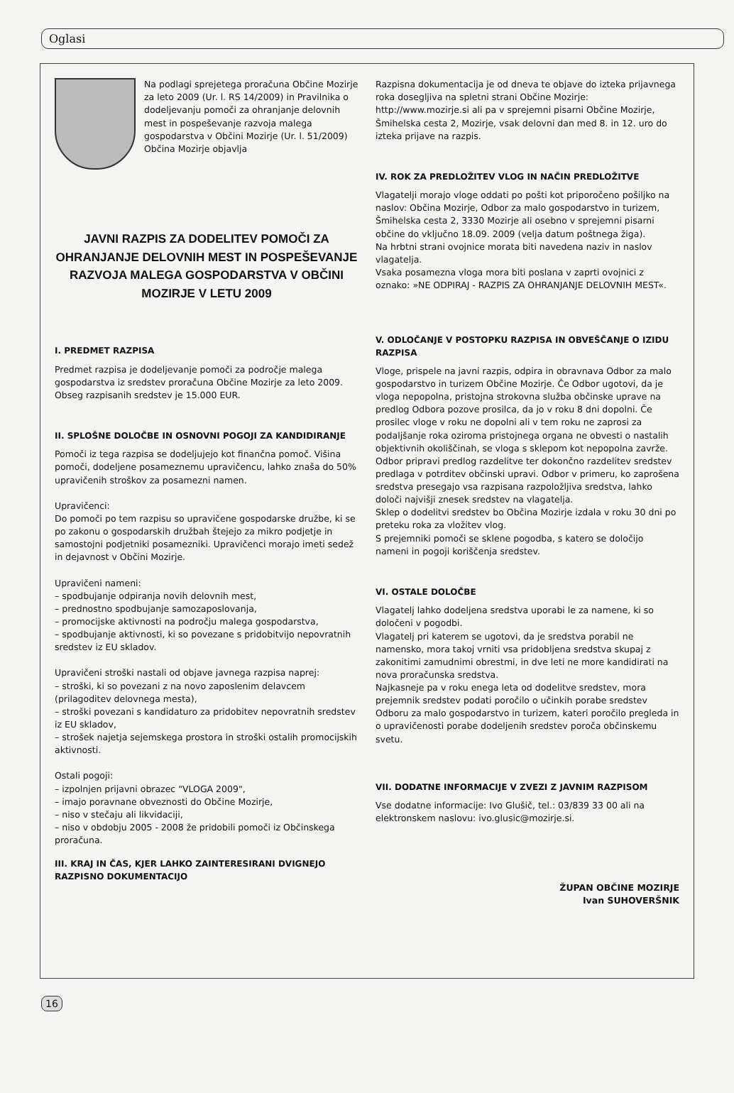Oglasi
Na podlagi sprejetega proračuna Občine Mozirje za leto 2009 (Ur. l. RS 14/2009) in Pravilnika o dodeljevanju pomoči za ohranjanje delovnih mest in pospeševanje razvoja malega gospodarstva v Občini Mozirje (Ur. l. 51/2009) Občina Mozirje objavlja
JAVNI RAZPIS ZA DODELITEV POMOČI ZA OHRANJANJE DELOVNIH MEST IN POSPEŠEVANJE RAZVOJA MALEGA GOSPODARSTVA V OBČINI MOZIRJE V LETU 2009
I. PREDMET RAZPISA
Predmet razpisa je dodeljevanje pomoči za področje malega gospodarstva iz sredstev proračuna Občine Mozirje za leto 2009.
Obseg razpisanih sredstev je 15.000 EUR.
II. SPLOŠNE DOLOČBE IN OSNOVNI POGOJI ZA KANDIDIRANJE
Pomoči iz tega razpisa se dodeljujejo kot finančna pomoč. Višina pomoči, dodeljene posameznemu upravičencu, lahko znaša do 50% upravičenih stroškov za posamezni namen.
Upravičenci:
Do pomoči po tem razpisu so upravičene gospodarske družbe, ki se po zakonu o gospodarskih družbah štejejo za mikro podjetje in samostojni podjetniki posamezniki. Upravičenci morajo imeti sedež in dejavnost v Občini Mozirje.
Upravičeni nameni:
– spodbujanje odpiranja novih delovnih mest,
– prednostno spodbujanje samozaposlovanja,
– promocijske aktivnosti na področju malega gospodarstva,
– spodbujanje aktivnosti, ki so povezane s pridobitvijo nepovratnih sredstev iz EU skladov.
Upravičeni stroški nastali od objave javnega razpisa naprej:
– stroški, ki so povezani z na novo zaposlenim delavcem (prilagoditev delovnega mesta),
– stroški povezani s kandidaturo za pridobitev nepovratnih sredstev iz EU skladov,
– strošek najetja sejemskega prostora in stroški ostalih promocijskih aktivnosti.
Ostali pogoji:
– izpolnjen prijavni obrazec "VLOGA 2009",
– imajo poravnane obveznosti do Občine Mozirje,
– niso v stečaju ali likvidaciji,
– niso v obdobju 2005 - 2008 že pridobili pomoči iz Občinskega proračuna.
III. KRAJ IN ČAS, KJER LAHKO ZAINTERESIRANI DVIGNEJO RAZPISNO DOKUMENTACIJO
Razpisna dokumentacija je od dneva te objave do izteka prijavnega roka dosegljiva na spletni strani Občine Mozirje: http://www.mozirje.si ali pa v sprejemni pisarni Občine Mozirje, Šmihelska cesta 2, Mozirje, vsak delovni dan med 8. in 12. uro do izteka prijave na razpis.
IV. ROK ZA PREDLOŽITEV VLOG IN NAČIN PREDLOŽITVE
Vlagatelji morajo vloge oddati po pošti kot priporočeno pošiljko na naslov: Občina Mozirje, Odbor za malo gospodarstvo in turizem, Šmihelska cesta 2, 3330 Mozirje ali osebno v sprejemni pisarni občine do vključno 18.09. 2009 (velja datum poštnega žiga).
Na hrbtni strani ovojnice morata biti navedena naziv in naslov vlagatelja.
Vsaka posamezna vloga mora biti poslana v zaprti ovojnici z oznako: »NE ODPIRAJ - RAZPIS ZA OHRANJANJE DELOVNIH MEST«.
V. ODLOČANJE V POSTOPKU RAZPISA IN OBVEŠČANJE O IZIDU RAZPISA
Vloge, prispele na javni razpis, odpira in obravnava Odbor za malo gospodarstvo in turizem Občine Mozirje. Če Odbor ugotovi, da je vloga nepopolna, pristojna strokovna služba občinske uprave na predlog Odbora pozove prosilca, da jo v roku 8 dni dopolni. Če prosilec vloge v roku ne dopolni ali v tem roku ne zaprosi za podaljšanje roka oziroma pristojnega organa ne obvesti o nastalih objektivnih okoliščinah, se vloga s sklepom kot nepopolna zavrže. Odbor pripravi predlog razdelitve ter dokončno razdelitev sredstev predlaga v potrditev občinski upravi. Odbor v primeru, ko zaprošena sredstva presegajo vsa razpisana razpoložljiva sredstva, lahko določi najvišji znesek sredstev na vlagatelja.
Sklep o dodelitvi sredstev bo Občina Mozirje izdala v roku 30 dni po preteku roka za vložitev vlog.
S prejemniki pomoči se sklene pogodba, s katero se določijo nameni in pogoji koriščenja sredstev.
VI. OSTALE DOLOČBE
Vlagatelj lahko dodeljena sredstva uporabi le za namene, ki so določeni v pogodbi.
Vlagatelj pri katerem se ugotovi, da je sredstva porabil ne namensko, mora takoj vrniti vsa pridobljena sredstva skupaj z zakonitimi zamudnimi obrestmi, in dve leti ne more kandidirati na nova proračunska sredstva.
Najkasneje pa v roku enega leta od dodelitve sredstev, mora prejemnik sredstev podati poročilo o učinkih porabe sredstev Odboru za malo gospodarstvo in turizem, kateri poročilo pregleda in o upravičenosti porabe dodeljenih sredstev poroča občinskemu svetu.
VII. DODATNE INFORMACIJE V ZVEZI Z JAVNIM RAZPISOM
Vse dodatne informacije: Ivo Glušič, tel.: 03/839 33 00 ali na elektronskem naslovu: ivo.glusic@mozirje.si.
ŽUPAN OBČINE MOZIRJE
Ivan SUHOVERŠNIK
16